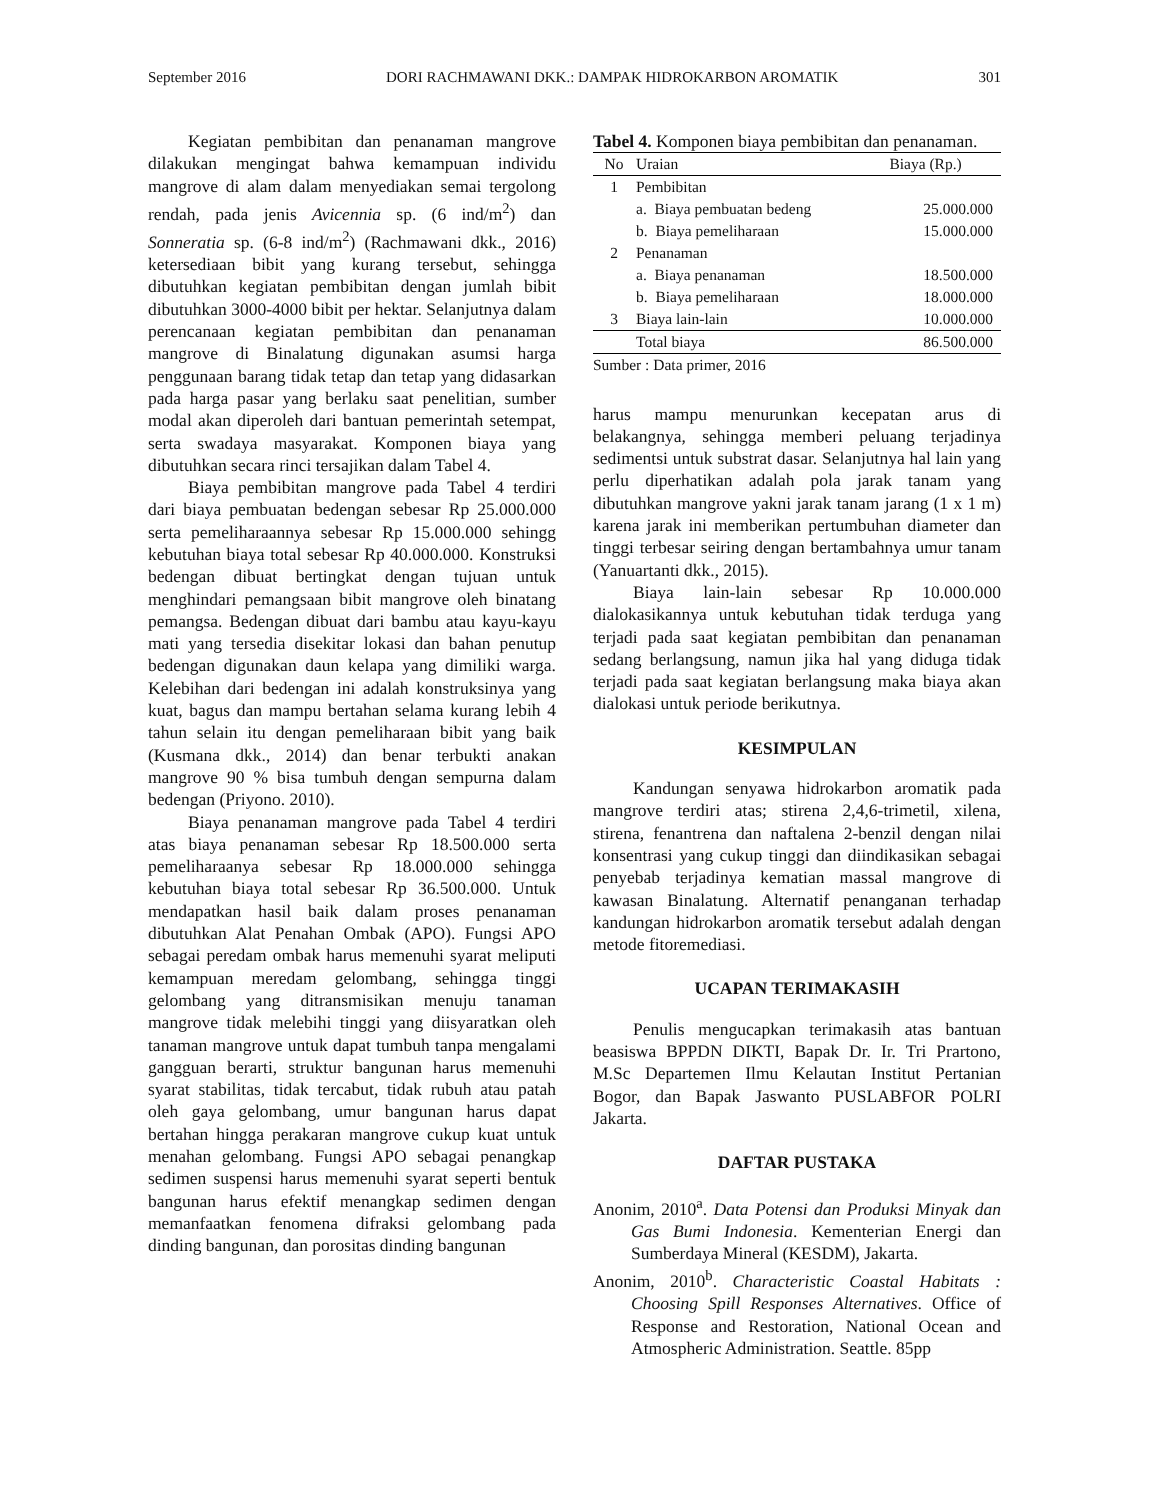September 2016 DORI RACHMAWANI DKK.: DAMPAK HIDROKARBON AROMATIK 301
Kegiatan pembibitan dan penanaman mangrove dilakukan mengingat bahwa kemampuan individu mangrove di alam dalam menyediakan semai tergolong rendah, pada jenis Avicennia sp. (6 ind/m<sup>2</sup>) dan Sonneratia sp. (6-8 ind/m<sup>2</sup>) (Rachmawani dkk., 2016) ketersediaan bibit yang kurang tersebut, sehingga dibutuhkan kegiatan pembibitan dengan jumlah bibit dibutuhkan 3000-4000 bibit per hektar. Selanjutnya dalam perencanaan kegiatan pembibitan dan penanaman mangrove di Binalatung digunakan asumsi harga penggunaan barang tidak tetap dan tetap yang didasarkan pada harga pasar yang berlaku saat penelitian, sumber modal akan diperoleh dari bantuan pemerintah setempat, serta swadaya masyarakat. Komponen biaya yang dibutuhkan secara rinci tersajikan dalam Tabel 4.
Biaya pembibitan mangrove pada Tabel 4 terdiri dari biaya pembuatan bedengan sebesar Rp 25.000.000 serta pemeliharaannya sebesar Rp 15.000.000 sehingg kebutuhan biaya total sebesar Rp 40.000.000. Konstruksi bedengan dibuat bertingkat dengan tujuan untuk menghindari pemangsaan bibit mangrove oleh binatang pemangsa. Bedengan dibuat dari bambu atau kayu-kayu mati yang tersedia disekitar lokasi dan bahan penutup bedengan digunakan daun kelapa yang dimiliki warga. Kelebihan dari bedengan ini adalah konstruksinya yang kuat, bagus dan mampu bertahan selama kurang lebih 4 tahun selain itu dengan pemeliharaan bibit yang baik (Kusmana dkk., 2014) dan benar terbukti anakan mangrove 90 % bisa tumbuh dengan sempurna dalam bedengan (Priyono. 2010).
Biaya penanaman mangrove pada Tabel 4 terdiri atas biaya penanaman sebesar Rp 18.500.000 serta pemeliharaanya sebesar Rp 18.000.000 sehingga kebutuhan biaya total sebesar Rp 36.500.000. Untuk mendapatkan hasil baik dalam proses penanaman dibutuhkan Alat Penahan Ombak (APO). Fungsi APO sebagai peredam ombak harus memenuhi syarat meliputi kemampuan meredam gelombang, sehingga tinggi gelombang yang ditransmisikan menuju tanaman mangrove tidak melebihi tinggi yang diisyaratkan oleh tanaman mangrove untuk dapat tumbuh tanpa mengalami gangguan berarti, struktur bangunan harus memenuhi syarat stabilitas, tidak tercabut, tidak rubuh atau patah oleh gaya gelombang, umur bangunan harus dapat bertahan hingga perakaran mangrove cukup kuat untuk menahan gelombang. Fungsi APO sebagai penangkap sedimen suspensi harus memenuhi syarat seperti bentuk bangunan harus efektif menangkap sedimen dengan memanfaatkan fenomena difraksi gelombang pada dinding bangunan, dan porositas dinding bangunan
Tabel 4. Komponen biaya pembibitan dan penanaman.
| No | Uraian | Biaya (Rp.) |
| --- | --- | --- |
| 1 | Pembibitan | |
| | a. Biaya pembuatan bedeng | 25.000.000 |
| | b. Biaya pemeliharaan | 15.000.000 |
| 2 | Penanaman | |
| | a. Biaya penanaman | 18.500.000 |
| | b. Biaya pemeliharaan | 18.000.000 |
| 3 | Biaya lain-lain | 10.000.000 |
| | Total biaya | 86.500.000 |
Sumber : Data primer, 2016
harus mampu menurunkan kecepatan arus di belakangnya, sehingga memberi peluang terjadinya sedimentsi untuk substrat dasar. Selanjutnya hal lain yang perlu diperhatikan adalah pola jarak tanam yang dibutuhkan mangrove yakni jarak tanam jarang (1 x 1 m) karena jarak ini memberikan pertumbuhan diameter dan tinggi terbesar seiring dengan bertambahnya umur tanam (Yanuartanti dkk., 2015).
Biaya lain-lain sebesar Rp 10.000.000 dialokasikannya untuk kebutuhan tidak terduga yang terjadi pada saat kegiatan pembibitan dan penanaman sedang berlangsung, namun jika hal yang diduga tidak terjadi pada saat kegiatan berlangsung maka biaya akan dialokasi untuk periode berikutnya.
KESIMPULAN
Kandungan senyawa hidrokarbon aromatik pada mangrove terdiri atas; stirena 2,4,6-trimetil, xilena, stirena, fenantrena dan naftalena 2-benzil dengan nilai konsentrasi yang cukup tinggi dan diindikasikan sebagai penyebab terjadinya kematian massal mangrove di kawasan Binalatung. Alternatif penanganan terhadap kandungan hidrokarbon aromatik tersebut adalah dengan metode fitoremediasi.
UCAPAN TERIMAKASIH
Penulis mengucapkan terimakasih atas bantuan beasiswa BPPDN DIKTI, Bapak Dr. Ir. Tri Prartono, M.Sc Departemen Ilmu Kelautan Institut Pertanian Bogor, dan Bapak Jaswanto PUSLABFOR POLRI Jakarta.
DAFTAR PUSTAKA
Anonim, 2010<sup>a</sup>. Data Potensi dan Produksi Minyak dan Gas Bumi Indonesia. Kementerian Energi dan Sumberdaya Mineral (KESDM), Jakarta.
Anonim, 2010<sup>b</sup>. Characteristic Coastal Habitats : Choosing Spill Responses Alternatives. Office of Response and Restoration, National Ocean and Atmospheric Administration. Seattle. 85pp